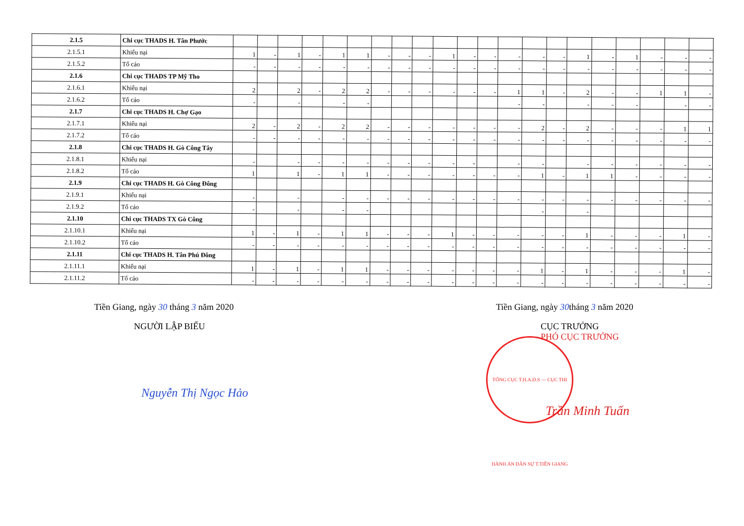| 2.1.5 | Chi cục THADS H. Tân Phước | | | | | | | | | | | | | | | | | | | | | |
| 2.1.5.1 | Khiếu nại | 1 | - | 1 | - | 1 | 1 | - | - | - | 1 | - | - | - | - | - | 1 | - | 1 | - | - | - |
| 2.1.5.2 | Tố cáo | - | - | - | - | - | - | - | - | - | - | - | - | - | - | - | - | - | - | - | - | - |
| 2.1.6 | Chi cục THADS TP Mỹ Tho | | | | | | | | | | | | | | | | | | | | | |
| 2.1.6.1 | Khiếu nại | 2 | | 2 | - | 2 | 2 | - | - | - | - | - | - | 1 | 1 | - | 2 | - | - | 1 | 1 | - |
| 2.1.6.2 | Tố cáo | - | | - | | - | - | | | | | | | - | - | | - | - | - | | - | - |
| 2.1.7 | Chi cục THADS H. Chợ Gạo | | | | | | | | | | | | | | | | | | | | | |
| 2.1.7.1 | Khiếu nại | 2 | - | 2 | - | 2 | 2 | - | - | - | - | - | - | - | 2 | - | 2 | - | - | - | 1 | 1 |
| 2.1.7.2 | Tố cáo | - | - | - | - | - | - | - | - | - | - | - | - | - | - | - | - | - | - | - | - | - |
| 2.1.8 | Chi cục THADS H. Gò Công Tây | | | | | | | | | | | | | | | | | | | | | |
| 2.1.8.1 | Khiếu nại | - | | - | - | - | - | - | - | - | - | - | | - | - | | - | - | - | - | - | - |
| 2.1.8.2 | Tố cáo | 1 | | 1 | - | 1 | 1 | - | - | - | - | - | - | - | 1 | - | 1 | 1 | - | - | - | - |
| 2.1.9 | Chi cục THADS H. Gò Công Đông | | | | | | | | | | | | | | | | | | | | | |
| 2.1.9.1 | Khiếu nại | - | | - | | - | - | - | - | - | - | - | - | - | - | - | - | - | - | - | - | - |
| 2.1.9.2 | Tố cáo | - | | - | | - | - | | | | | | | | - | | - | | | | | |
| 2.1.10 | Chi cục THADS TX Gò Công | | | | | | | | | | | | | | | | | | | | | |
| 2.1.10.1 | Khiếu nại | 1 | - | 1 | - | 1 | 1 | - | - | - | 1 | - | - | - | - | - | 1 | - | - | - | 1 | - |
| 2.1.10.2 | Tố cáo | - | - | - | - | - | - | - | - | - | - | - | - | - | - | - | - | - | - | - | - | - |
| 2.1.11 | Chi cục THADS H. Tân Phú Đông | | | | | | | | | | | | | | | | | | | | | |
| 2.1.11.1 | Khiếu nại | 1 | - | 1 | - | 1 | 1 | - | - | - | - | - | - | - | 1 | - | 1 | - | - | - | 1 | - |
| 2.1.11.2 | Tố cáo | - | - | - | - | - | - | - | - | - | - | - | - | - | - | - | - | - | - | - | - | - |
Tiền Giang, ngày 30 tháng 3 năm 2020
NGƯỜI LẬP BIỂU
Nguyễn Thị Ngọc Hảo
Tiền Giang, ngày 30tháng 3 năm 2020
CỤC TRƯỞNG
PHÓ CỤC TRƯỞNG
TỔNG CỤC T.H.A.D.S — CỤC THI HÀNH ÁN DÂN SỰ T.TIỀN GIANG
Trần Minh Tuấn